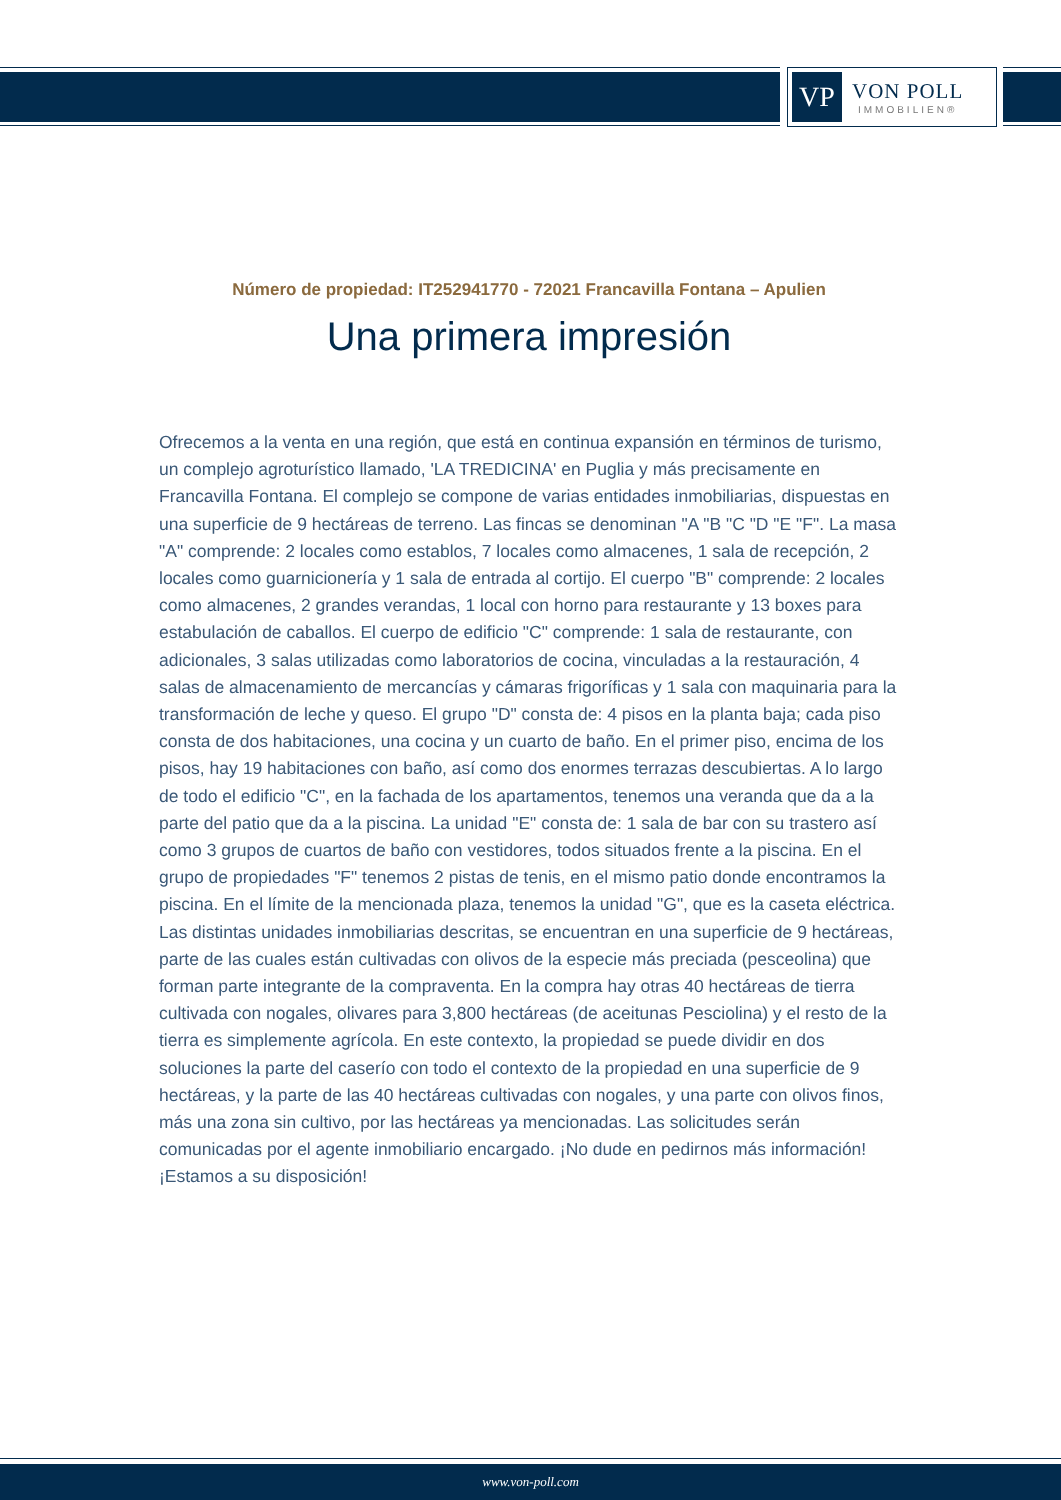VP
VON POLL
IMMOBILIEN®
Número de propiedad: IT252941770 - 72021 Francavilla Fontana – Apulien
Una primera impresión
Ofrecemos a la venta en una región, que está en continua expansión en términos de turismo, un complejo agroturístico llamado, 'LA TREDICINA' en Puglia y más precisamente en Francavilla Fontana. El complejo se compone de varias entidades inmobiliarias, dispuestas en una superficie de 9 hectáreas de terreno. Las fincas se denominan "A "B "C "D "E "F". La masa "A" comprende: 2 locales como establos, 7 locales como almacenes, 1 sala de recepción, 2 locales como guarnicionería y 1 sala de entrada al cortijo. El cuerpo "B" comprende: 2 locales como almacenes, 2 grandes verandas, 1 local con horno para restaurante y 13 boxes para estabulación de caballos. El cuerpo de edificio "C" comprende: 1 sala de restaurante, con adicionales, 3 salas utilizadas como laboratorios de cocina, vinculadas a la restauración, 4 salas de almacenamiento de mercancías y cámaras frigoríficas y 1 sala con maquinaria para la transformación de leche y queso. El grupo "D" consta de: 4 pisos en la planta baja; cada piso consta de dos habitaciones, una cocina y un cuarto de baño. En el primer piso, encima de los pisos, hay 19 habitaciones con baño, así como dos enormes terrazas descubiertas. A lo largo de todo el edificio "C", en la fachada de los apartamentos, tenemos una veranda que da a la parte del patio que da a la piscina. La unidad "E" consta de: 1 sala de bar con su trastero así como 3 grupos de cuartos de baño con vestidores, todos situados frente a la piscina. En el grupo de propiedades "F" tenemos 2 pistas de tenis, en el mismo patio donde encontramos la piscina. En el límite de la mencionada plaza, tenemos la unidad "G", que es la caseta eléctrica. Las distintas unidades inmobiliarias descritas, se encuentran en una superficie de 9 hectáreas, parte de las cuales están cultivadas con olivos de la especie más preciada (pesceolina) que forman parte integrante de la compraventa. En la compra hay otras 40 hectáreas de tierra cultivada con nogales, olivares para 3,800 hectáreas (de aceitunas Pesciolina) y el resto de la tierra es simplemente agrícola. En este contexto, la propiedad se puede dividir en dos soluciones la parte del caserío con todo el contexto de la propiedad en una superficie de 9 hectáreas, y la parte de las 40 hectáreas cultivadas con nogales, y una parte con olivos finos, más una zona sin cultivo, por las hectáreas ya mencionadas. Las solicitudes serán comunicadas por el agente inmobiliario encargado. ¡No dude en pedirnos más información! ¡Estamos a su disposición!
www.von-poll.com